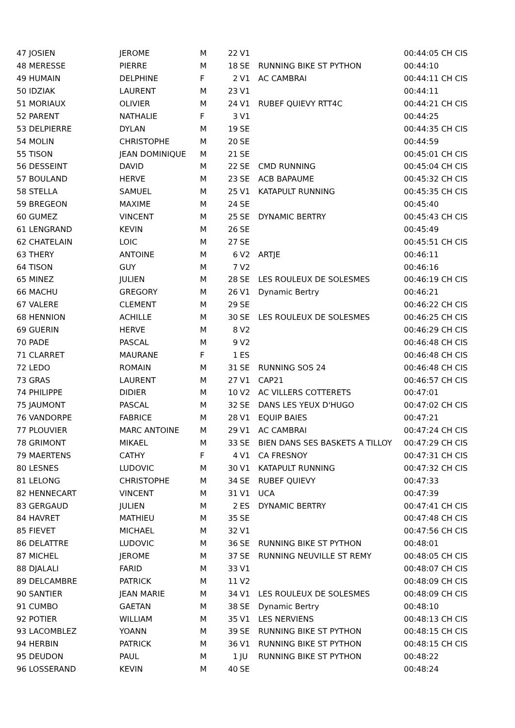| 47 JOSIEN | JEROME | M | 22 | V1 | | 00:44:05 CH CIS |
| 48 MERESSE | PIERRE | M | 18 | SE | RUNNING BIKE ST PYTHON | 00:44:10 |
| 49 HUMAIN | DELPHINE | F | 2 | V1 | AC CAMBRAI | 00:44:11 CH CIS |
| 50 IDZIAK | LAURENT | M | 23 | V1 | | 00:44:11 |
| 51 MORIAUX | OLIVIER | M | 24 | V1 | RUBEF QUIEVY RTT4C | 00:44:21 CH CIS |
| 52 PARENT | NATHALIE | F | 3 | V1 | | 00:44:25 |
| 53 DELPIERRE | DYLAN | M | 19 | SE | | 00:44:35 CH CIS |
| 54 MOLIN | CHRISTOPHE | M | 20 | SE | | 00:44:59 |
| 55 TISON | JEAN DOMINIQUE | M | 21 | SE | | 00:45:01 CH CIS |
| 56 DESSEINT | DAVID | M | 22 | SE | CMD RUNNING | 00:45:04 CH CIS |
| 57 BOULAND | HERVE | M | 23 | SE | ACB BAPAUME | 00:45:32 CH CIS |
| 58 STELLA | SAMUEL | M | 25 | V1 | KATAPULT RUNNING | 00:45:35 CH CIS |
| 59 BREGEON | MAXIME | M | 24 | SE | | 00:45:40 |
| 60 GUMEZ | VINCENT | M | 25 | SE | DYNAMIC BERTRY | 00:45:43 CH CIS |
| 61 LENGRAND | KEVIN | M | 26 | SE | | 00:45:49 |
| 62 CHATELAIN | LOIC | M | 27 | SE | | 00:45:51 CH CIS |
| 63 THERY | ANTOINE | M | 6 | V2 | ARTJE | 00:46:11 |
| 64 TISON | GUY | M | 7 | V2 | | 00:46:16 |
| 65 MINEZ | JULIEN | M | 28 | SE | LES ROULEUX DE SOLESMES | 00:46:19 CH CIS |
| 66 MACHU | GREGORY | M | 26 | V1 | Dynamic Bertry | 00:46:21 |
| 67 VALERE | CLEMENT | M | 29 | SE | | 00:46:22 CH CIS |
| 68 HENNION | ACHILLE | M | 30 | SE | LES ROULEUX DE SOLESMES | 00:46:25 CH CIS |
| 69 GUERIN | HERVE | M | 8 | V2 | | 00:46:29 CH CIS |
| 70 PADE | PASCAL | M | 9 | V2 | | 00:46:48 CH CIS |
| 71 CLARRET | MAURANE | F | 1 | ES | | 00:46:48 CH CIS |
| 72 LEDO | ROMAIN | M | 31 | SE | RUNNING SOS 24 | 00:46:48 CH CIS |
| 73 GRAS | LAURENT | M | 27 | V1 | CAP21 | 00:46:57 CH CIS |
| 74 PHILIPPE | DIDIER | M | 10 | V2 | AC VILLERS COTTERETS | 00:47:01 |
| 75 JAUMONT | PASCAL | M | 32 | SE | DANS LES YEUX D'HUGO | 00:47:02 CH CIS |
| 76 VANDORPE | FABRICE | M | 28 | V1 | EQUIP BAIES | 00:47:21 |
| 77 PLOUVIER | MARC ANTOINE | M | 29 | V1 | AC CAMBRAI | 00:47:24 CH CIS |
| 78 GRIMONT | MIKAEL | M | 33 | SE | BIEN DANS SES BASKETS A TILLOY | 00:47:29 CH CIS |
| 79 MAERTENS | CATHY | F | 4 | V1 | CA FRESNOY | 00:47:31 CH CIS |
| 80 LESNES | LUDOVIC | M | 30 | V1 | KATAPULT RUNNING | 00:47:32 CH CIS |
| 81 LELONG | CHRISTOPHE | M | 34 | SE | RUBEF QUIEVY | 00:47:33 |
| 82 HENNECART | VINCENT | M | 31 | V1 | UCA | 00:47:39 |
| 83 GERGAUD | JULIEN | M | 2 | ES | DYNAMIC BERTRY | 00:47:41 CH CIS |
| 84 HAVRET | MATHIEU | M | 35 | SE | | 00:47:48 CH CIS |
| 85 FIEVET | MICHAEL | M | 32 | V1 | | 00:47:56 CH CIS |
| 86 DELATTRE | LUDOVIC | M | 36 | SE | RUNNING BIKE ST PYTHON | 00:48:01 |
| 87 MICHEL | JEROME | M | 37 | SE | RUNNING NEUVILLE ST REMY | 00:48:05 CH CIS |
| 88 DJALALI | FARID | M | 33 | V1 | | 00:48:07 CH CIS |
| 89 DELCAMBRE | PATRICK | M | 11 | V2 | | 00:48:09 CH CIS |
| 90 SANTIER | JEAN MARIE | M | 34 | V1 | LES ROULEUX DE SOLESMES | 00:48:09 CH CIS |
| 91 CUMBO | GAETAN | M | 38 | SE | Dynamic Bertry | 00:48:10 |
| 92 POTIER | WILLIAM | M | 35 | V1 | LES NERVIENS | 00:48:13 CH CIS |
| 93 LACOMBLEZ | YOANN | M | 39 | SE | RUNNING BIKE ST PYTHON | 00:48:15 CH CIS |
| 94 HERBIN | PATRICK | M | 36 | V1 | RUNNING BIKE ST PYTHON | 00:48:15 CH CIS |
| 95 DEUDON | PAUL | M | 1 | JU | RUNNING BIKE ST PYTHON | 00:48:22 |
| 96 LOSSERAND | KEVIN | M | 40 | SE | | 00:48:24 |